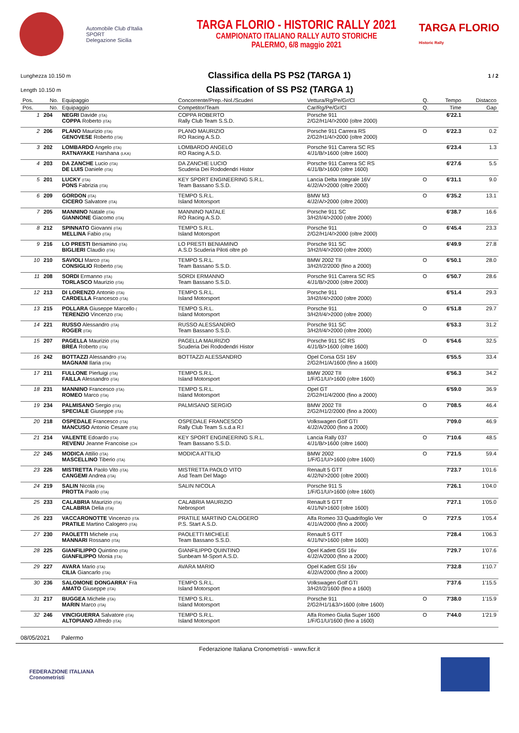Automobile Club d'Italia
SPORT
Delegazione Sicilia
TARGA FLORIO - HISTORIC RALLY 2021
CAMPIONATO ITALIANO RALLY AUTO STORICHE
PALERMO, 6/8 maggio 2021
TARGA FLORIO
Historic Rally
Lunghezza 10.150 m
Classifica della PS PS2 (TARGA 1)
1 / 2
Length 10.150 m
Classification of SS PS2 (TARGA 1)
| Pos. | No. | Equipaggio | Concorrente/Prep.-Nol./Scuderi | Vettura/Rg/Pe/Gr/Cl | Q. | Tempo | Distacco |
| --- | --- | --- | --- | --- | --- | --- | --- |
| Pos. | No. | Equipaggio | Competitor/Team | Car/Rg/Pe/Gr/Cl | Q. | Time | Gap |
| 1 | 204 | NEGRI Davide (ITA) COPPA Roberto (ITA) | COPPA ROBERTO Rally Club Team S.S.D. | Porsche 911 2/G2/H1/4/>2000 (oltre 2000) | | 6'22.1 | |
| 2 | 206 | PLANO Maurizio (ITA) GENOVESE Roberto (ITA) | PLANO MAURIZIO RO Racing A.S.D. | Porsche 911 Carrera RS 2/G2/H1/4/>2000 (oltre 2000) | O | 6'22.3 | 0.2 |
| 3 | 202 | LOMBARDO Angelo (ITA) RATNAYAKE Harshana (LKA) | LOMBARDO ANGELO RO Racing A.S.D. | Porsche 911 Carrera SC RS 4/J1/B/>1600 (oltre 1600) | | 6'23.4 | 1.3 |
| 4 | 203 | DA ZANCHE Lucio (ITA) DE LUIS Daniele (ITA) | DA ZANCHE LUCIO Scuderia Dei Rododendri Histor | Porsche 911 Carrera SC RS 4/J1/B/>1600 (oltre 1600) | | 6'27.6 | 5.5 |
| 5 | 201 | LUCKY (ITA) PONS Fabrizia (ITA) | KEY SPORT ENGINEERING S.R.L. Team Bassano S.S.D. | Lancia Delta Integrale 16V 4/J2/A/>2000 (oltre 2000) | O | 6'31.1 | 9.0 |
| 6 | 209 | GORDON (ITA) CICERO Salvatore (ITA) | TEMPO S.R.L. Island Motorsport | BMW M3 4/J2/A/>2000 (oltre 2000) | O | 6'35.2 | 13.1 |
| 7 | 205 | MANNINO Natale (ITA) GIANNONE Giacomo (ITA) | MANNINO NATALE RO Racing A.S.D. | Porsche 911 SC 3/H2/I/4/>2000 (oltre 2000) | | 6'38.7 | 16.6 |
| 8 | 212 | SPINNATO Giovanni (ITA) MELLINA Fabio (ITA) | TEMPO S.R.L. Island Motorsport | Porsche 911 2/G2/H1/4/>2000 (oltre 2000) | O | 6'45.4 | 23.3 |
| 9 | 216 | LO PRESTI Beniamino (ITA) BIGLIERI Claudio (ITA) | LO PRESTI BENIAMINO A.S.D Scuderia Piloti oltre pò | Porsche 911 SC 3/H2/I/4/>2000 (oltre 2000) | | 6'49.9 | 27.8 |
| 10 | 210 | SAVIOLI Marco (ITA) CONSIGLIO Roberto (ITA) | TEMPO S.R.L. Team Bassano S.S.D. | BMW 2002 TII 3/H2/I/2/2000 (fino a 2000) | O | 6'50.1 | 28.0 |
| 11 | 208 | SORDI Ermanno (ITA) TORLASCO Maurizio (ITA) | SORDI ERMANNO Team Bassano S.S.D. | Porsche 911 Carrera SC RS 4/J1/B/>2000 (oltre 2000) | O | 6'50.7 | 28.6 |
| 12 | 213 | DI LORENZO Antonio (ITA) CARDELLA Francesco (ITA) | TEMPO S.R.L. Island Motorsport | Porsche 911 3/H2/I/4/>2000 (oltre 2000) | | 6'51.4 | 29.3 |
| 13 | 215 | POLLARA Giuseppe Marcello ( TERENZIO Vincenzo (ITA) | TEMPO S.R.L. Island Motorsport | Porsche 911 3/H2/I/4/>2000 (oltre 2000) | O | 6'51.8 | 29.7 |
| 14 | 221 | RUSSO Alessandro (ITA) ROGER (ITA) | RUSSO ALESSANDRO Team Bassano S.S.D. | Porsche 911 SC 3/H2/I/4/>2000 (oltre 2000) | | 6'53.3 | 31.2 |
| 15 | 207 | PAGELLA Maurizio (ITA) BREA Roberto (ITA) | PAGELLA MAURIZIO Scuderia Dei Rododendri Histor | Porsche 911 SC RS 4/J1/B/>1600 (oltre 1600) | O | 6'54.6 | 32.5 |
| 16 | 242 | BOTTAZZI Alessandro (ITA) MAGNANI Ilaria (ITA) | BOTTAZZI ALESSANDRO | Opel Corsa GSI 16V 2/G2/H1/A/1600 (fino a 1600) | | 6'55.5 | 33.4 |
| 17 | 211 | FULLONE Pierluigi (ITA) FAILLA Alessandro (ITA) | TEMPO S.R.L. Island Motorsport | BMW 2002 TII 1/F/G1/U/>1600 (oltre 1600) | | 6'56.3 | 34.2 |
| 18 | 231 | MANNINO Francesco (ITA) ROMEO Marco (ITA) | TEMPO S.R.L. Island Motorsport | Opel GT 2/G2/H1/4/2000 (fino a 2000) | | 6'59.0 | 36.9 |
| 19 | 234 | PALMISANO Sergio (ITA) SPECIALE Giuseppe (ITA) | PALMISANO SERGIO | BMW 2002 TII 2/G2/H1/2/2000 (fino a 2000) | O | 7'08.5 | 46.4 |
| 20 | 218 | OSPEDALE Francesco (ITA) MANCUSO Antonio Cesare (ITA) | OSPEDALE FRANCESCO Rally Club Team S.s.d.a R.l | Volkswagen Golf GTI 4/J2/A/2000 (fino a 2000) | | 7'09.0 | 46.9 |
| 21 | 214 | VALENTE Edoardo (ITA) REVENU Jeanne Francoise (CH | KEY SPORT ENGINEERING S.R.L. Team Bassano S.S.D. | Lancia Rally 037 4/J1/B/>1600 (oltre 1600) | O | 7'10.6 | 48.5 |
| 22 | 245 | MODICA Attilio (ITA) MASCELLINO Tiberio (ITA) | MODICA ATTILIO | BMW 2002 1/F/G1/U/>1600 (oltre 1600) | O | 7'21.5 | 59.4 |
| 23 | 226 | MISTRETTA Paolo Vito (ITA) CANGEMI Andrea (ITA) | MISTRETTA PAOLO VITO Asd Team Del Mago | Renault 5 GTT 4/J2/N/>2000 (oltre 2000) | | 7'23.7 | 1'01.6 |
| 24 | 219 | SALIN Nicola (ITA) PROTTA Paolo (ITA) | SALIN NICOLA | Porsche 911 S 1/F/G1/U/>1600 (oltre 1600) | | 7'26.1 | 1'04.0 |
| 25 | 233 | CALABRIA Maurizio (ITA) CALABRIA Delia (ITA) | CALABRIA MAURIZIO Nebrosport | Renault 5 GTT 4/J1/N/>1600 (oltre 1600) | | 7'27.1 | 1'05.0 |
| 26 | 223 | VACCARONOTTE Vincenzo (ITA PRATILE Martino Calogero (ITA) | PRATILE MARTINO CALOGERO P.S. Start A.S.D. | Alfa Romeo 33 Quadrifoglio Ver 4/J1/A/2000 (fino a 2000) | O | 7'27.5 | 1'05.4 |
| 27 | 230 | PAOLETTI Michele (ITA) MANNARI Rossano (ITA) | PAOLETTI MICHELE Team Bassano S.S.D. | Renault 5 GTT 4/J1/N/>1600 (oltre 1600) | | 7'28.4 | 1'06.3 |
| 28 | 225 | GIANFILIPPO Quintino (ITA) GIANFILIPPO Monia (ITA) | GIANFILIPPO QUINTINO Sunbeam M-Sport A.S.D. | Opel Kadett GSI 16v 4/J2/A/2000 (fino a 2000) | | 7'29.7 | 1'07.6 |
| 29 | 227 | AVARA Mario (ITA) CILIA Giancarlo (ITA) | AVARA MARIO | Opel Kadett GSI 16v 4/J2/A/2000 (fino a 2000) | | 7'32.8 | 1'10.7 |
| 30 | 236 | SALOMONE DONGARRA' Fra AMATO Giuseppe (ITA) | TEMPO S.R.L. Island Motorsport | Volkswagen Golf GTI 3/H2/I/2/1600 (fino a 1600) | | 7'37.6 | 1'15.5 |
| 31 | 217 | BUGGEA Michele (ITA) MARIN Marco (ITA) | TEMPO S.R.L. Island Motorsport | Porsche 911 2/G2/H1/1&3/>1600 (oltre 1600) | O | 7'38.0 | 1'15.9 |
| 32 | 246 | VINCIGUERRA Salvatore (ITA) ALTOPIANO Alfredo (ITA) | TEMPO S.R.L. Island Motorsport | Alfa Romeo Giulia Super 1600 1/F/G1/U/1600 (fino a 1600) | O | 7'44.0 | 1'21.9 |
08/05/2021 Palermo
Federazione Italiana Cronometristi - www.ficr.it
FEDERAZIONE ITALIANA
Cronometristi